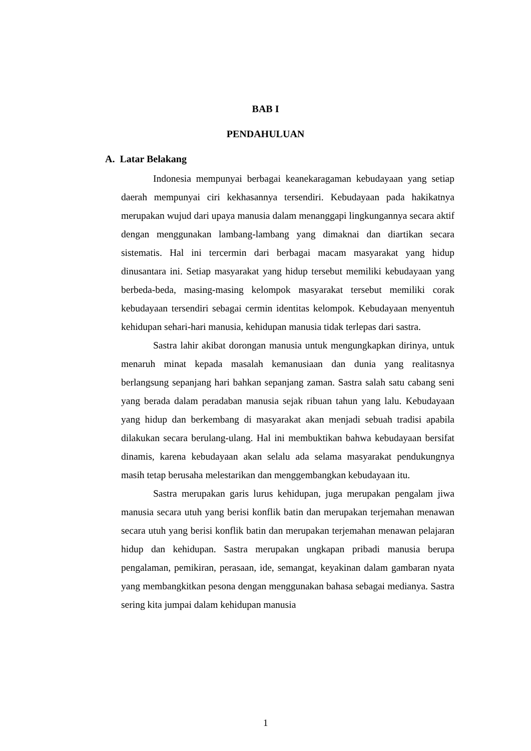BAB I
PENDAHULUAN
A. Latar Belakang
Indonesia mempunyai berbagai keanekaragaman kebudayaan yang setiap daerah mempunyai ciri kekhasannya tersendiri. Kebudayaan pada hakikatnya merupakan wujud dari upaya manusia dalam menanggapi lingkungannya secara aktif dengan menggunakan lambang-lambang yang dimaknai dan diartikan secara sistematis. Hal ini tercermin dari berbagai macam masyarakat yang hidup dinusantara ini. Setiap masyarakat yang hidup tersebut memiliki kebudayaan yang berbeda-beda, masing-masing kelompok masyarakat tersebut memiliki corak kebudayaan tersendiri sebagai cermin identitas kelompok. Kebudayaan menyentuh kehidupan sehari-hari manusia, kehidupan manusia tidak terlepas dari sastra.
Sastra lahir akibat dorongan manusia untuk mengungkapkan dirinya, untuk menaruh minat kepada masalah kemanusiaan dan dunia yang realitasnya berlangsung sepanjang hari bahkan sepanjang zaman. Sastra salah satu cabang seni yang berada dalam peradaban manusia sejak ribuan tahun yang lalu. Kebudayaan yang hidup dan berkembang di masyarakat akan menjadi sebuah tradisi apabila dilakukan secara berulang-ulang. Hal ini membuktikan bahwa kebudayaan bersifat dinamis, karena kebudayaan akan selalu ada selama masyarakat pendukungnya masih tetap berusaha melestarikan dan menggembangkan kebudayaan itu.
Sastra merupakan garis lurus kehidupan, juga merupakan pengalam jiwa manusia secara utuh yang berisi konflik batin dan merupakan terjemahan menawan secara utuh yang berisi konflik batin dan merupakan terjemahan menawan pelajaran hidup dan kehidupan. Sastra merupakan ungkapan pribadi manusia berupa pengalaman, pemikiran, perasaan, ide, semangat, keyakinan dalam gambaran nyata yang membangkitkan pesona dengan menggunakan bahasa sebagai medianya. Sastra sering kita jumpai dalam kehidupan manusia
1